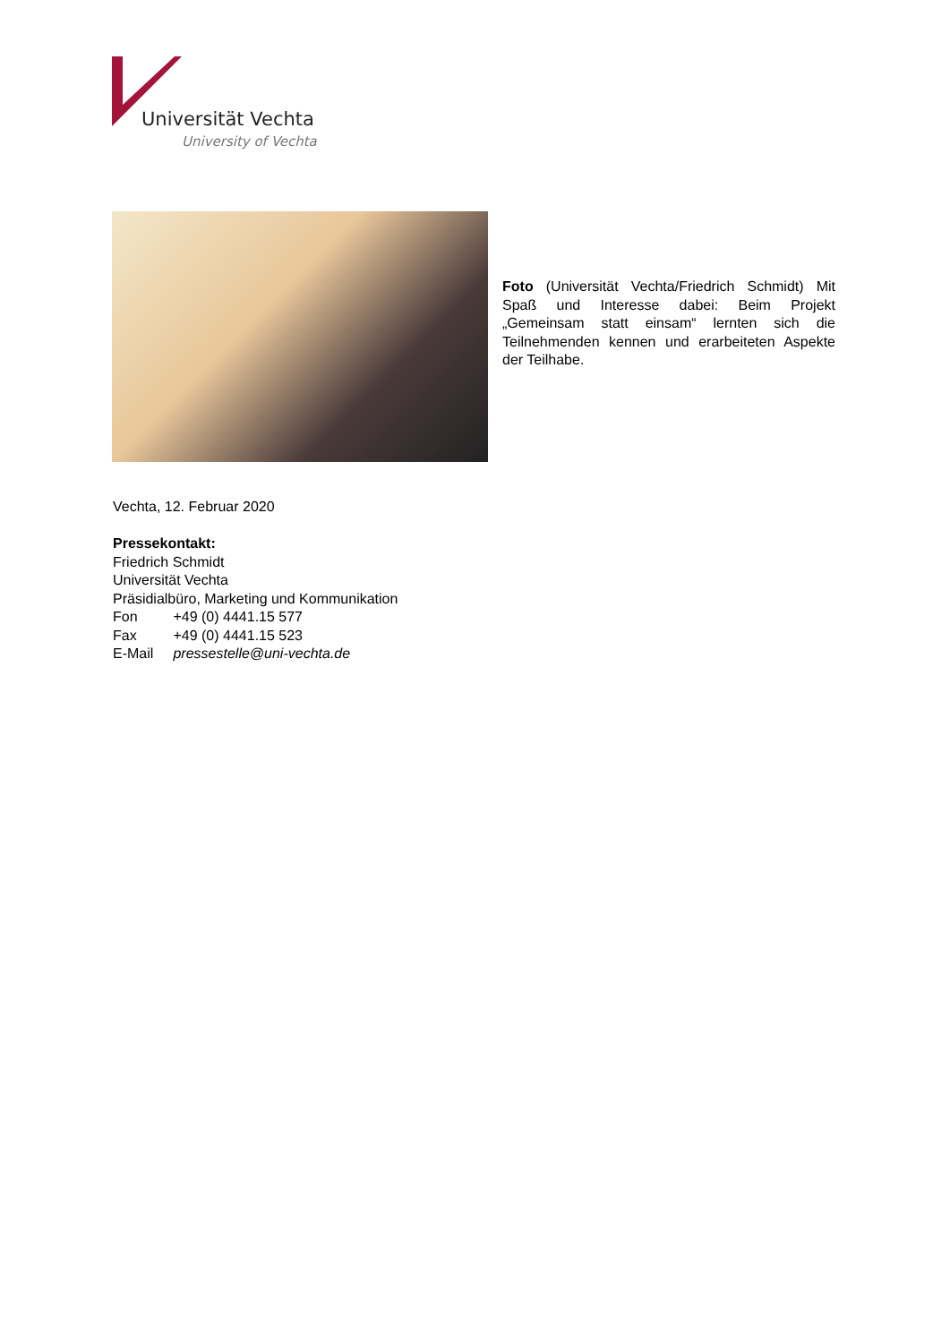Universität Vechta
University of Vechta
Foto (Universität Vechta/Friedrich Schmidt) Mit Spaß und Interesse dabei: Beim Projekt „Gemeinsam statt einsam“ lernten sich die Teilnehmenden kennen und erarbeiteten Aspekte der Teilhabe.
Vechta, 12. Februar 2020
Pressekontakt:
Friedrich Schmidt
Universität Vechta
Präsidialbüro, Marketing und Kommunikation
Fon +49 (0) 4441.15 577
Fax +49 (0) 4441.15 523
E-Mail pressestelle@uni-vechta.de